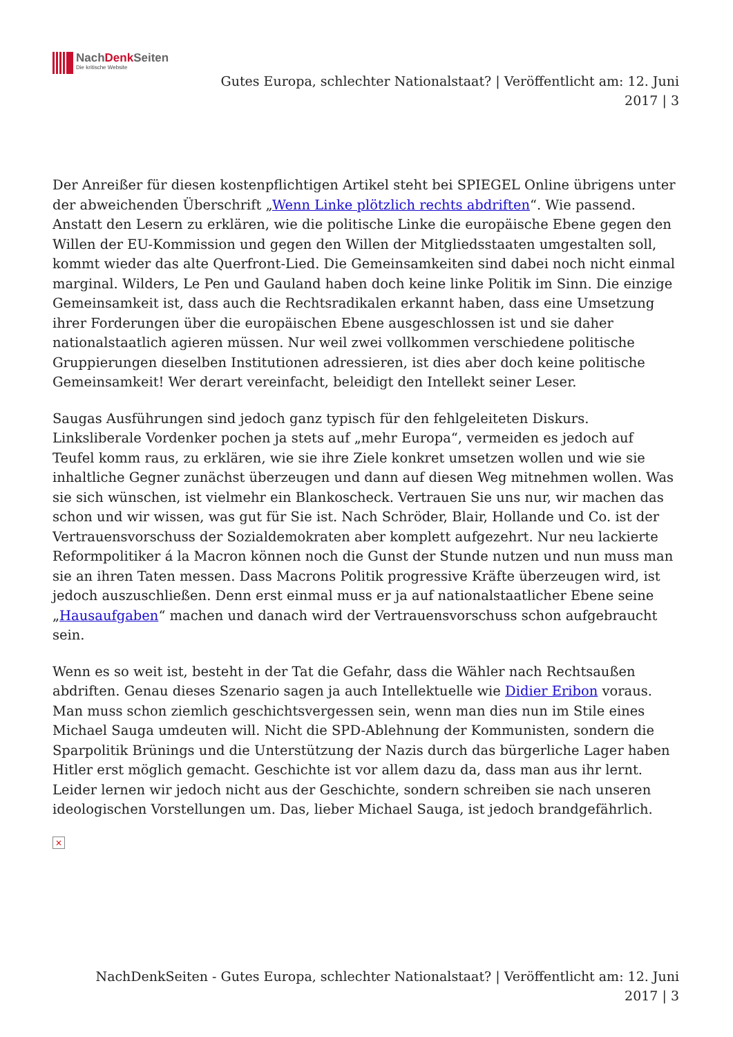NachDenk Seiten
Die kritische Website
Gutes Europa, schlechter Nationalstaat? | Veröffentlicht am: 12. Juni 2017 | 3
Der Anreißer für diesen kostenpflichtigen Artikel steht bei SPIEGEL Online übrigens unter der abweichenden Überschrift „Wenn Linke plötzlich rechts abdriften“. Wie passend. Anstatt den Lesern zu erklären, wie die politische Linke die europäische Ebene gegen den Willen der EU-Kommission und gegen den Willen der Mitgliedsstaaten umgestalten soll, kommt wieder das alte Querfront-Lied. Die Gemeinsamkeiten sind dabei noch nicht einmal marginal. Wilders, Le Pen und Gauland haben doch keine linke Politik im Sinn. Die einzige Gemeinsamkeit ist, dass auch die Rechtsradikalen erkannt haben, dass eine Umsetzung ihrer Forderungen über die europäischen Ebene ausgeschlossen ist und sie daher nationalstaatlich agieren müssen. Nur weil zwei vollkommen verschiedene politische Gruppierungen dieselben Institutionen adressieren, ist dies aber doch keine politische Gemeinsamkeit! Wer derart vereinfacht, beleidigt den Intellekt seiner Leser.
Saugas Ausführungen sind jedoch ganz typisch für den fehlgeleiteten Diskurs. Linksliberale Vordenker pochen ja stets auf „mehr Europa“, vermeiden es jedoch auf Teufel komm raus, zu erklären, wie sie ihre Ziele konkret umsetzen wollen und wie sie inhaltliche Gegner zunächst überzeugen und dann auf diesen Weg mitnehmen wollen. Was sie sich wünschen, ist vielmehr ein Blankoscheck. Vertrauen Sie uns nur, wir machen das schon und wir wissen, was gut für Sie ist. Nach Schröder, Blair, Hollande und Co. ist der Vertrauensvorschuss der Sozialdemokraten aber komplett aufgezehrt. Nur neu lackierte Reformpolitiker á la Macron können noch die Gunst der Stunde nutzen und nun muss man sie an ihren Taten messen. Dass Macrons Politik progressive Kräfte überzeugen wird, ist jedoch auszuschließen. Denn erst einmal muss er ja auf nationalstaatlicher Ebene seine „Hausaufgaben“ machen und danach wird der Vertrauensvorschuss schon aufgebraucht sein.
Wenn es so weit ist, besteht in der Tat die Gefahr, dass die Wähler nach Rechtsaußen abdriften. Genau dieses Szenario sagen ja auch Intellektuelle wie Didier Eribon voraus. Man muss schon ziemlich geschichtsvergessen sein, wenn man dies nun im Stile eines Michael Sauga umdeuten will. Nicht die SPD-Ablehnung der Kommunisten, sondern die Sparpolitik Brünings und die Unterstützung der Nazis durch das bürgerliche Lager haben Hitler erst möglich gemacht. Geschichte ist vor allem dazu da, dass man aus ihr lernt. Leider lernen wir jedoch nicht aus der Geschichte, sondern schreiben sie nach unseren ideologischen Vorstellungen um. Das, lieber Michael Sauga, ist jedoch brandgefährlich.
×
NachDenkSeiten - Gutes Europa, schlechter Nationalstaat? | Veröffentlicht am: 12. Juni
2017 | 3